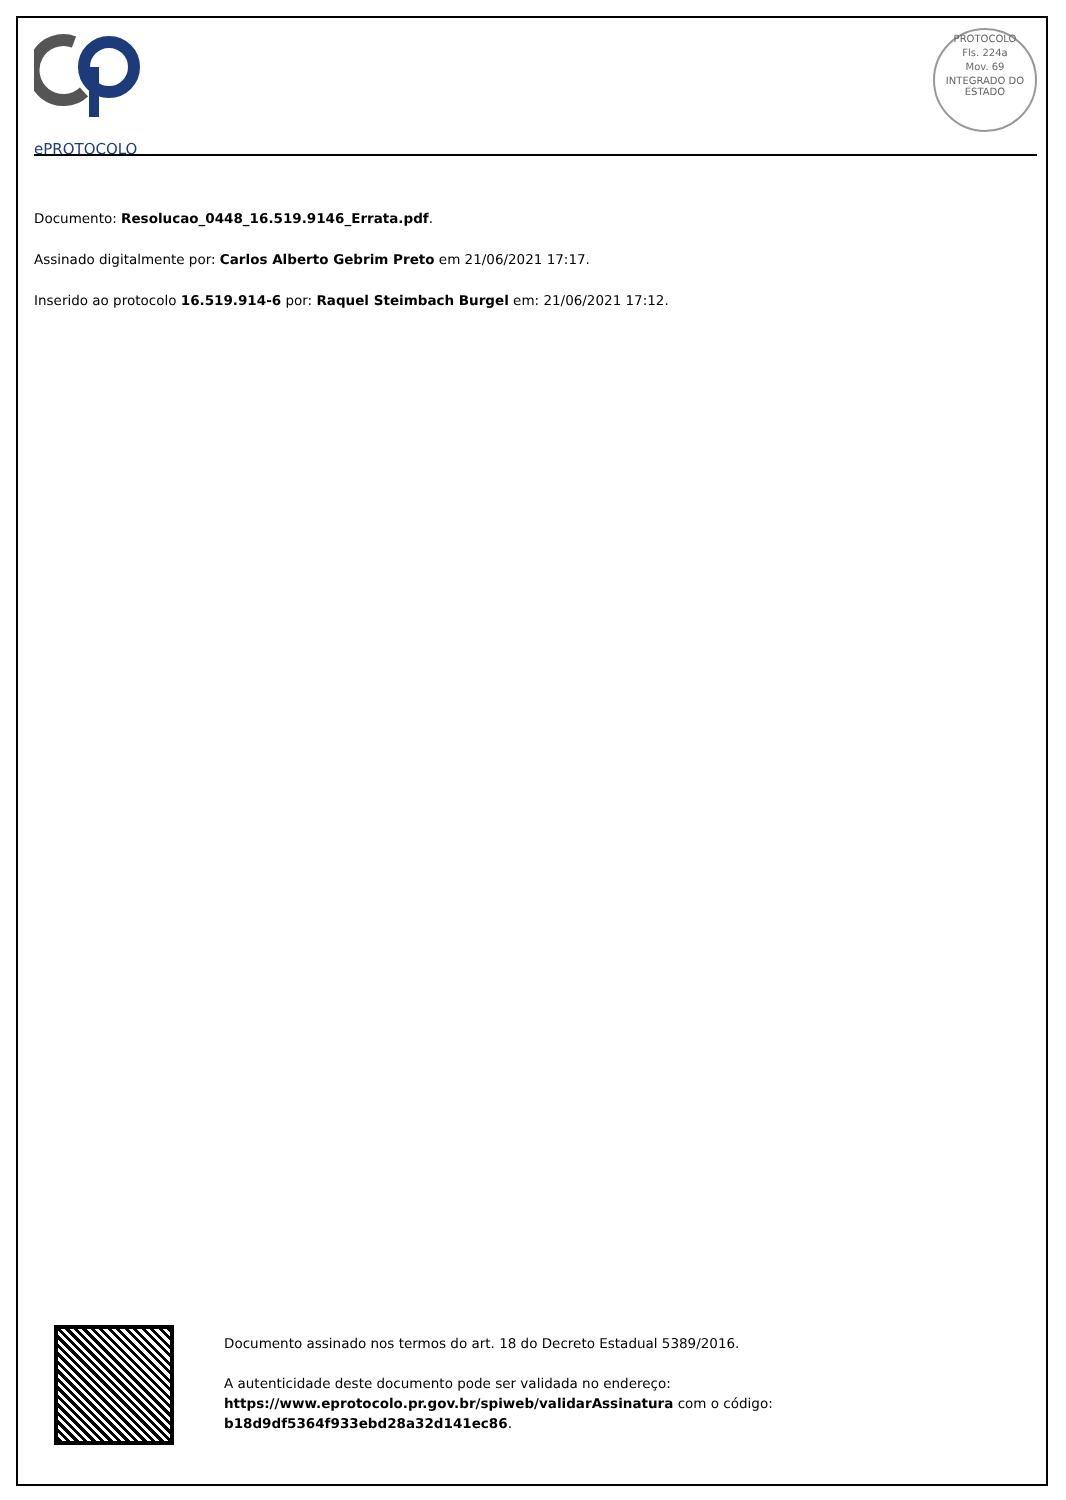ePROTOCOLO
PROTOCOLO
Fls. 224a
Mov. 69
INTEGRADO DO ESTADO
Documento: Resolucao_0448_16.519.9146_Errata.pdf.
Assinado digitalmente por: Carlos Alberto Gebrim Preto em 21/06/2021 17:17.
Inserido ao protocolo 16.519.914-6 por: Raquel Steimbach Burgel em: 21/06/2021 17:12.
Documento assinado nos termos do art. 18 do Decreto Estadual 5389/2016.
A autenticidade deste documento pode ser validada no endereço:
https://www.eprotocolo.pr.gov.br/spiweb/validarAssinatura com o código:
b18d9df5364f933ebd28a32d141ec86.